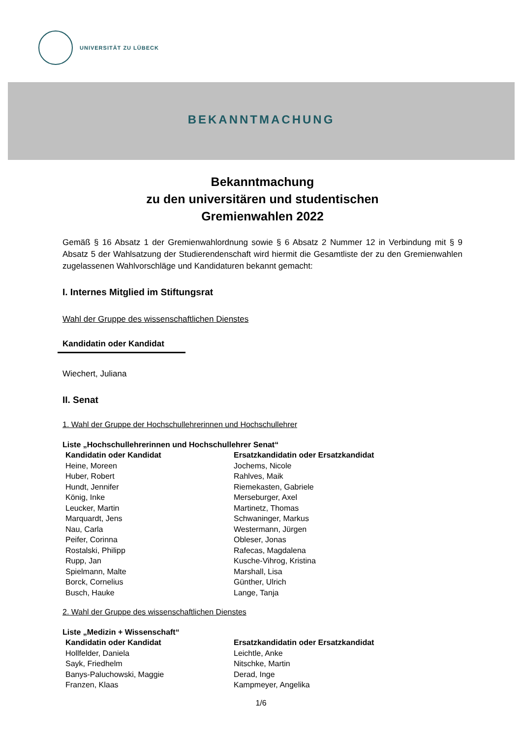UNIVERSITÄT ZU LÜBECK
BEKANNTMACHUNG
Bekanntmachung
zu den universitären und studentischen
Gremienwahlen 2022
Gemäß § 16 Absatz 1 der Gremienwahlordnung sowie § 6 Absatz 2 Nummer 12 in Verbindung mit § 9 Absatz 5 der Wahlsatzung der Studierendenschaft wird hiermit die Gesamtliste der zu den Gremienwahlen zugelassenen Wahlvorschläge und Kandidaturen bekannt gemacht:
I. Internes Mitglied im Stiftungsrat
Wahl der Gruppe des wissenschaftlichen Dienstes
Kandidatin oder Kandidat
Wiechert, Juliana
II. Senat
1. Wahl der Gruppe der Hochschullehrerinnen und Hochschullehrer
Liste „Hochschullehrerinnen und Hochschullehrer Senat“
| Kandidatin oder Kandidat | Ersatzkandidatin oder Ersatzkandidat |
| --- | --- |
| Heine, Moreen | Jochems, Nicole |
| Huber, Robert | Rahlves, Maik |
| Hundt, Jennifer | Riemekasten, Gabriele |
| König, Inke | Merseburger, Axel |
| Leucker, Martin | Martinetz, Thomas |
| Marquardt, Jens | Schwaninger, Markus |
| Nau, Carla | Westermann, Jürgen |
| Peifer, Corinna | Obleser, Jonas |
| Rostalski, Philipp | Rafecas, Magdalena |
| Rupp, Jan | Kusche-Vihrog, Kristina |
| Spielmann, Malte | Marshall, Lisa |
| Borck, Cornelius | Günther, Ulrich |
| Busch, Hauke | Lange, Tanja |
2. Wahl der Gruppe des wissenschaftlichen Dienstes
Liste „Medizin + Wissenschaft“
| Kandidatin oder Kandidat | Ersatzkandidatin oder Ersatzkandidat |
| --- | --- |
| Hollfelder, Daniela | Leichtle, Anke |
| Sayk, Friedhelm | Nitschke, Martin |
| Banys-Paluchowski, Maggie | Derad, Inge |
| Franzen, Klaas | Kampmeyer, Angelika |
1/6